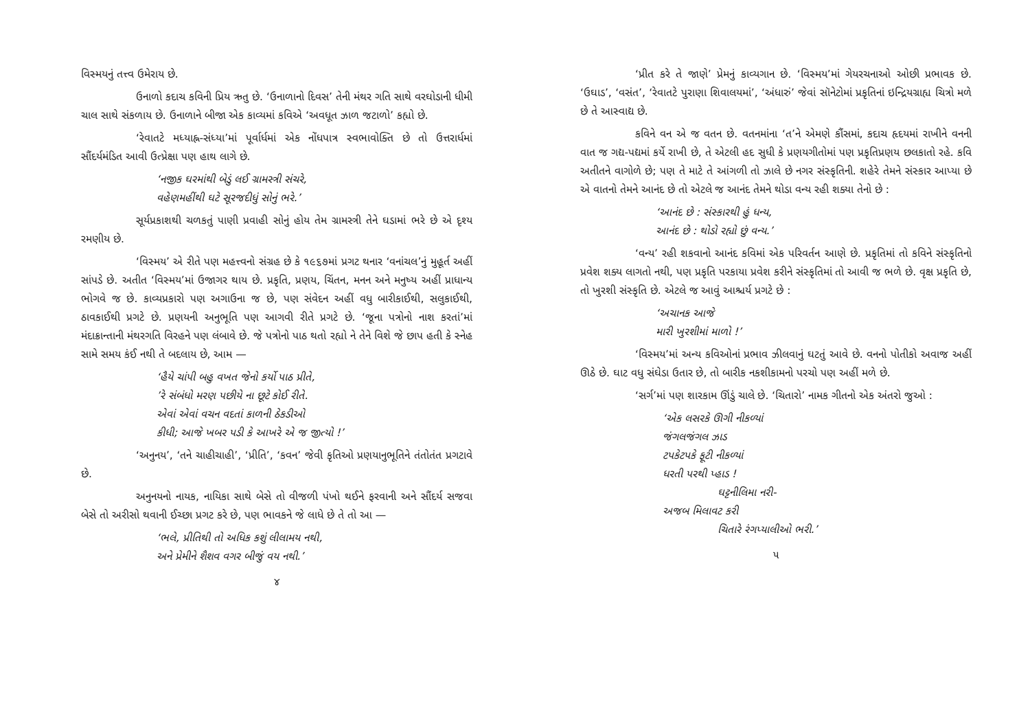વિસ્મયનું તત્ત્વ ઉમેરાય છે.
ઉનાળો કદાચ કવિની પ્રિય ઋતુ છે. ‘ઉનાળાનો દિવસ’ તેની મંથર ગતિ સાથે વરઘોડાની ધીમી ચાલ સાથે સંકળાય છે. ઉનાળાને બીજા એક કાવ્યમાં કવિએ ‘અવધૂત ઝાળ જટાળો’ કહ્યો છે.
‘રેવાતટે મધ્યાહ્ન-સંધ્યા’માં પૂર્વાર્ધમાં એક નોંધપાત્ર સ્વભાવોક્તિ છે તો ઉત્તરાર્ધમાં સૌંદર્યમંડિત આવી ઉત્પ્રેક્ષા પણ હાથ લાગે છે.
‘નજીક ઘરમાંથી બેડું લઈ ગ્રામસ્ત્રી સંચરે,
વહેણમહીંથી ઘટે સૂરજદીધું સોનું ભરે.’
સૂર્યપ્રકાશથી ચળકતું પાણી પ્રવાહી સોનું હોય તેમ ગ્રામસ્ત્રી તેને ઘડામાં ભરે છે એ દૃશ્ય રમણીય છે.
‘વિસ્મય’ એ રીતે પણ મહત્ત્વનો સંગ્રહ છે કે ૧૯૬૭માં પ્રગટ થનાર ‘વનાંચલ’નું મુહૂર્ત અહીં સાંપડે છે. અતીત ‘વિસ્મય’માં ઉજાગર થાય છે. પ્રકૃતિ, પ્રણય, ચિંતન, મનન અને મનુષ્ય અહીં પ્રાધાન્ય ભોગવે જ છે. કાવ્યપ્રકારો પણ અગાઉના જ છે, પણ સંવેદન અહીં વધુ બારીકાઈથી, સલુકાઈથી, ઠાવકાઈથી પ્રગટે છે. પ્રણયની અનુભૂતિ પણ આગવી રીતે પ્રગટે છે. ‘જૂના પત્રોનો નાશ કરતાં’માં મંદાક્રાન્તાની મંથરગતિ વિરહને પણ લંબાવે છે. જે પત્રોનો પાઠ થતો રહ્યો ને તેને વિશે જે છાપ હતી કે સ્નેહ સામે સમય કંઈ નથી તે બદલાય છે, આમ —
‘હૈયે ચાંપી બહુ વખત જેનો કર્યો પાઠ પ્રીતે,
’રે સંબંધો મરણ પછીયે ના છૂટે કોઈ રીતે.
એવાં એવાં વચન વદતાં કાળની ઠેકડીઓ
કીધી; આજે ખબર પડી કે આખરે એ જ જીત્યો !’
‘અનુનય’, ‘તને ચાહીચાહી’, ‘પ્રીતિ’, ‘કવન’ જેવી કૃતિઓ પ્રણયાનુભૂતિને તંતોતંત પ્રગટાવે છે.
અનુનયનો નાયક, નાયિકા સાથે બેસે તો વીજળી પંખો થઈને ફરવાની અને સૌંદર્ય સજવા બેસે તો અરીસો થવાની ઈચ્છા પ્રગટ કરે છે, પણ ભાવકને જે લાધે છે તે તો આ —
‘ભલે, પ્રીતિથી તો અધિક કશું લીલામય નથી,
અને પ્રેમીને શૈશવ વગર બીજું વય નથી.’
૪
‘પ્રીત કરે તે જાણે’ પ્રેમનું કાવ્યગાન છે. ‘વિસ્મય’માં ગેયરચનાઓ ઓછી પ્રભાવક છે. ‘ઉઘાડ’, ‘વસંત’, ‘રેવાતટે પુરાણા શિવાલયમાં’, ‘અંધારું’ જેવાં સૉનેટોમાં પ્રકૃતિનાં ઇન્દ્રિયગ્રાહ્ય ચિત્રો મળે છે તે આસ્વાદ્ય છે.
કવિને વન એ જ વતન છે. વતનમાંના ‘ત’ને એમણે કૌંસમાં, કદાચ હૃદયમાં રાખીને વનની વાત જ ગદ્ય-પદ્યમાં કર્યે રાખી છે, તે એટલી હદ સુધી કે પ્રણયગીતોમાં પણ પ્રકૃતિપ્રણય છલકાતો રહે. કવિ અતીતને વાગોળે છે; પણ તે માટે તે આંગળી તો ઝાલે છે નગર સંસ્કૃતિની. શહેરે તેમને સંસ્કાર આપ્યા છે એ વાતનો તેમને આનંદ છે તો એટલે જ આનંદ તેમને થોડા વન્ય રહી શક્યા તેનો છે :
‘આનંદ છે : સંસ્કારથી હું ધન્ય,
આનંદ છે : થોડો રહ્યો છું વન્ય.’
‘વન્ય’ રહી શકવાનો આનંદ કવિમાં એક પરિવર્તન આણે છે. પ્રકૃતિમાં તો કવિને સંસ્કૃતિનો પ્રવેશ શક્ય લાગતો નથી, પણ પ્રકૃતિ પરકાયા પ્રવેશ કરીને સંસ્કૃતિમાં તો આવી જ ભળે છે. વૃક્ષ પ્રકૃતિ છે, તો ખુરશી સંસ્કૃતિ છે. એટલે જ આવું આશ્ચર્ય પ્રગટે છે :
‘અચાનક આજે
મારી ખુરશીમાં માળો !’
‘વિસ્મય’માં અન્ય કવિઓનાં પ્રભાવ ઝીલવાનું ઘટતું આવે છે. વનનો પોતીકો અવાજ અહીં ઊઠે છે. ઘાટ વધુ સંઘેડા ઉતાર છે, તો બારીક નકશીકામનો પરચો પણ અહીં મળે છે.
‘સર્ગ’માં પણ શારકામ ઊંડું ચાલે છે. ‘ચિતારો’ નામક ગીતનો એક અંતરો જુઓ :
‘એક લસરકે ઊગી નીકળ્યાં
જંગલજંગલ ઝાડ
ટપકેટપકે ફૂટી નીકળ્યાં
ધરતી પરથી પ્હાડ !
ઘટ્ટનીલિમા નરી-
અજબ મિલાવટ કરી
ચિતારે રંગપ્યાલીઓ ભરી.’
૫